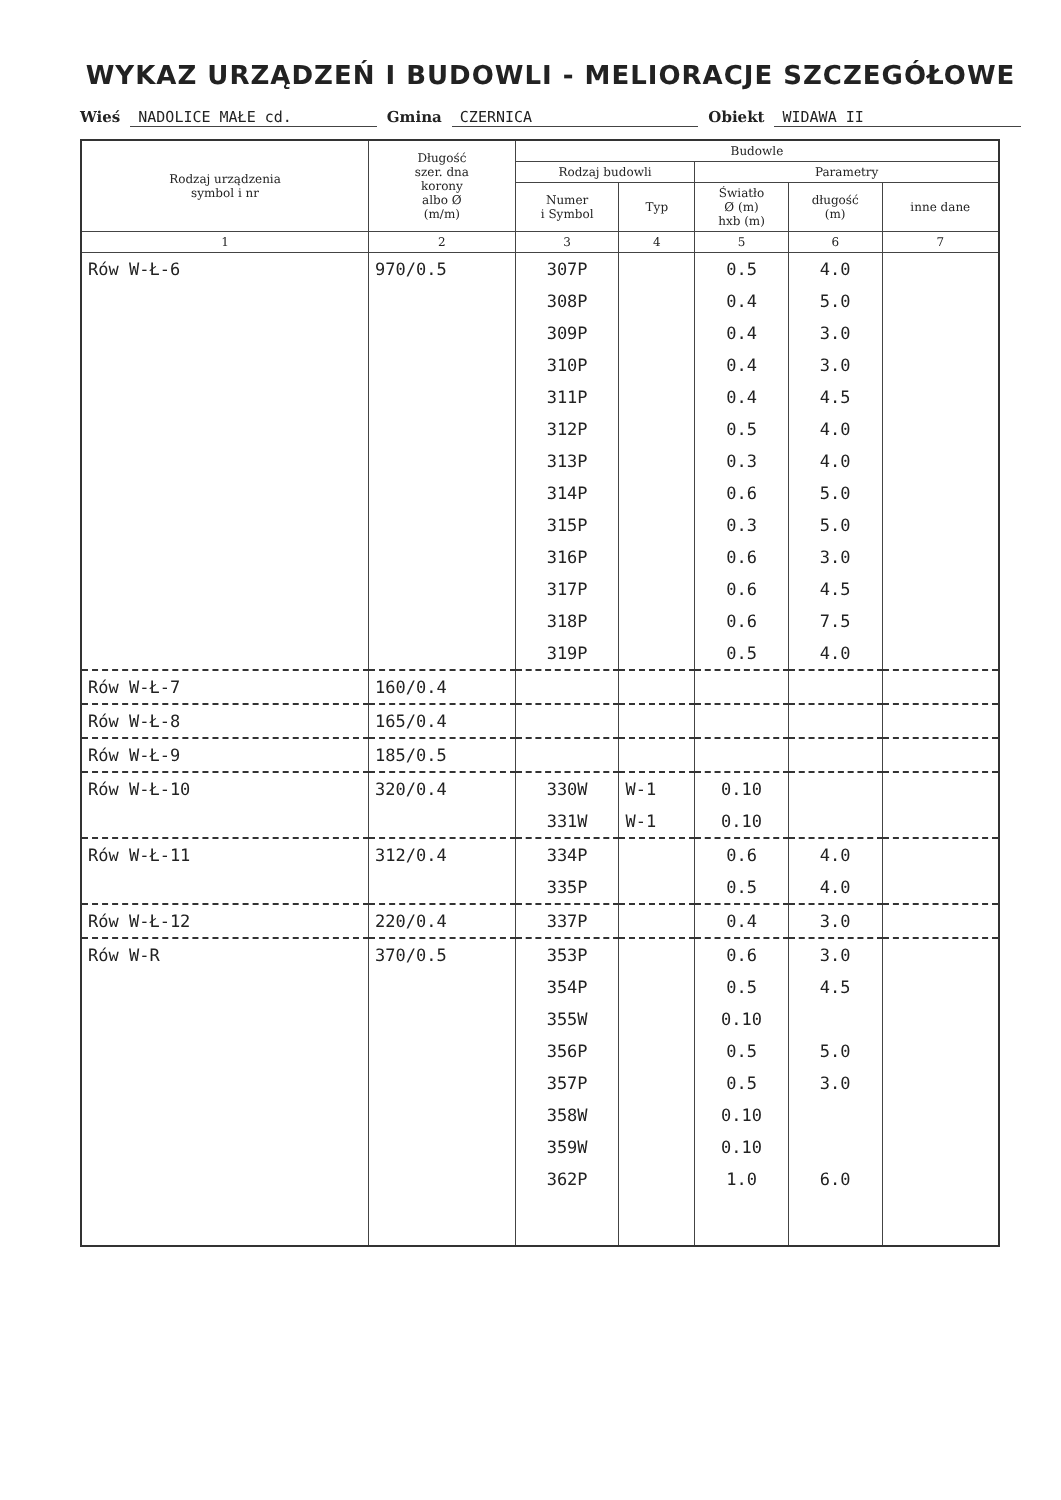WYKAZ URZĄDZEŃ I BUDOWLI - MELIORACJE SZCZEGÓŁOWE
Wieś NADOLICE MAŁE cd. Gmina CZERNICA Obiekt WIDAWA II
| Rodzaj urządzenia symbol i nr | Długość szer. dna korony albo Ø (m/m) | Budowle | | | | |
| --- | --- | --- | --- | --- | --- | --- |
| | | Rodzaj budowli | | Parametry | | |
| | | Numer i Symbol | Typ | Światło Ø (m) hxb (m) | długość (m) | inne dane |
| 1 | 2 | 3 | 4 | 5 | 6 | 7 |
| Rów W-Ł-6 | 970/0.5 | 307P | | 0.5 | 4.0 | |
| | | 308P | | 0.4 | 5.0 | |
| | | 309P | | 0.4 | 3.0 | |
| | | 310P | | 0.4 | 3.0 | |
| | | 311P | | 0.4 | 4.5 | |
| | | 312P | | 0.5 | 4.0 | |
| | | 313P | | 0.3 | 4.0 | |
| | | 314P | | 0.6 | 5.0 | |
| | | 315P | | 0.3 | 5.0 | |
| | | 316P | | 0.6 | 3.0 | |
| | | 317P | | 0.6 | 4.5 | |
| | | 318P | | 0.6 | 7.5 | |
| | | 319P | | 0.5 | 4.0 | |
| Rów W-Ł-7 | 160/0.4 | | | | | |
| Rów W-Ł-8 | 165/0.4 | | | | | |
| Rów W-Ł-9 | 185/0.5 | | | | | |
| Rów W-Ł-10 | 320/0.4 | 330W | W-1 | 0.10 | | |
| | | 331W | W-1 | 0.10 | | |
| Rów W-Ł-11 | 312/0.4 | 334P | | 0.6 | 4.0 | |
| | | 335P | | 0.5 | 4.0 | |
| Rów W-Ł-12 | 220/0.4 | 337P | | 0.4 | 3.0 | |
| Rów W-R | 370/0.5 | 353P | | 0.6 | 3.0 | |
| | | 354P | | 0.5 | 4.5 | |
| | | 355W | | 0.10 | | |
| | | 356P | | 0.5 | 5.0 | |
| | | 357P | | 0.5 | 3.0 | |
| | | 358W | | 0.10 | | |
| | | 359W | | 0.10 | | |
| | | 362P | | 1.0 | 6.0 | |